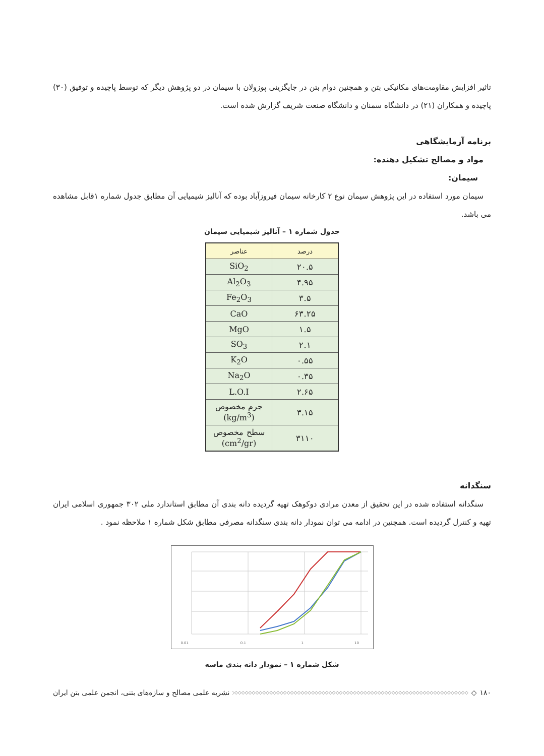تاثیر افزایش مقاومت‌های مکانیکی بتن و همچنین دوام بتن در جایگزینی پوزولان با سیمان در دو پژوهش دیگر که توسط پاچیده و توفیق (۳۰) پاچیده و همکاران (۲۱) در دانشگاه سمنان و دانشگاه صنعت شریف گزارش شده است.
برنامه آزمایشگاهی
مواد و مصالح تشکیل دهنده:
سیمان:
سیمان مورد استفاده در این پژوهش سیمان نوع ۲ کارخانه سیمان فیروزآباد بوده که آنالیز شیمیایی آن مطابق جدول شماره ۱قابل مشاهده می باشد.
جدول شماره ۱ – آنالیز شیمیایی سیمان
| درصد | عناصر |
| --- | --- |
| ۲۰.۵ | SiO<sub>2</sub> |
| ۴.۹۵ | Al<sub>2</sub>O<sub>3</sub> |
| ۳.۵ | Fe<sub>2</sub>O<sub>3</sub> |
| ۶۳.۲۵ | CaO |
| ۱.۵ | MgO |
| ۲.۱ | SO<sub>3</sub> |
| ۰.۵۵ | K<sub>2</sub>O |
| ۰.۳۵ | Na<sub>2</sub>O |
| ۲.۶۵ | L.O.I |
| ۳.۱۵ | جرم مخصوص (kg/m<sup>3</sup>) |
| ۳۱۱۰ | سطح مخصوص (cm<sup>2</sup>/gr) |
سنگدانه
سنگدانه استفاده شده در این تحقیق از معدن مرادی دوکوهک تهیه گردیده دانه بندی آن مطابق استاندارد ملی ۳۰۲ جمهوری اسلامی ایران تهیه و کنترل گردیده است. همچنین در ادامه می توان نمودار دانه بندی سنگدانه مصرفی مطابق شکل شماره ۱ ملاحظه نمود .
0.01
0.1
1
10
شکل شماره ۱ – نمودار دانه بندی ماسه
۱۸۰ ◇ ◇◇◇◇◇◇◇◇◇◇◇◇◇◇◇◇◇◇◇◇◇◇◇◇◇◇◇◇◇◇◇◇◇◇◇◇◇◇◇◇◇◇◇◇◇◇◇◇◇◇◇◇◇◇◇◇◇◇◇◇◇◇◇◇◇◇◇◇◇◇◇◇◇◇◇ نشریه علمی مصالح و سازه‌های بتنی، انجمن علمی بتن ایران